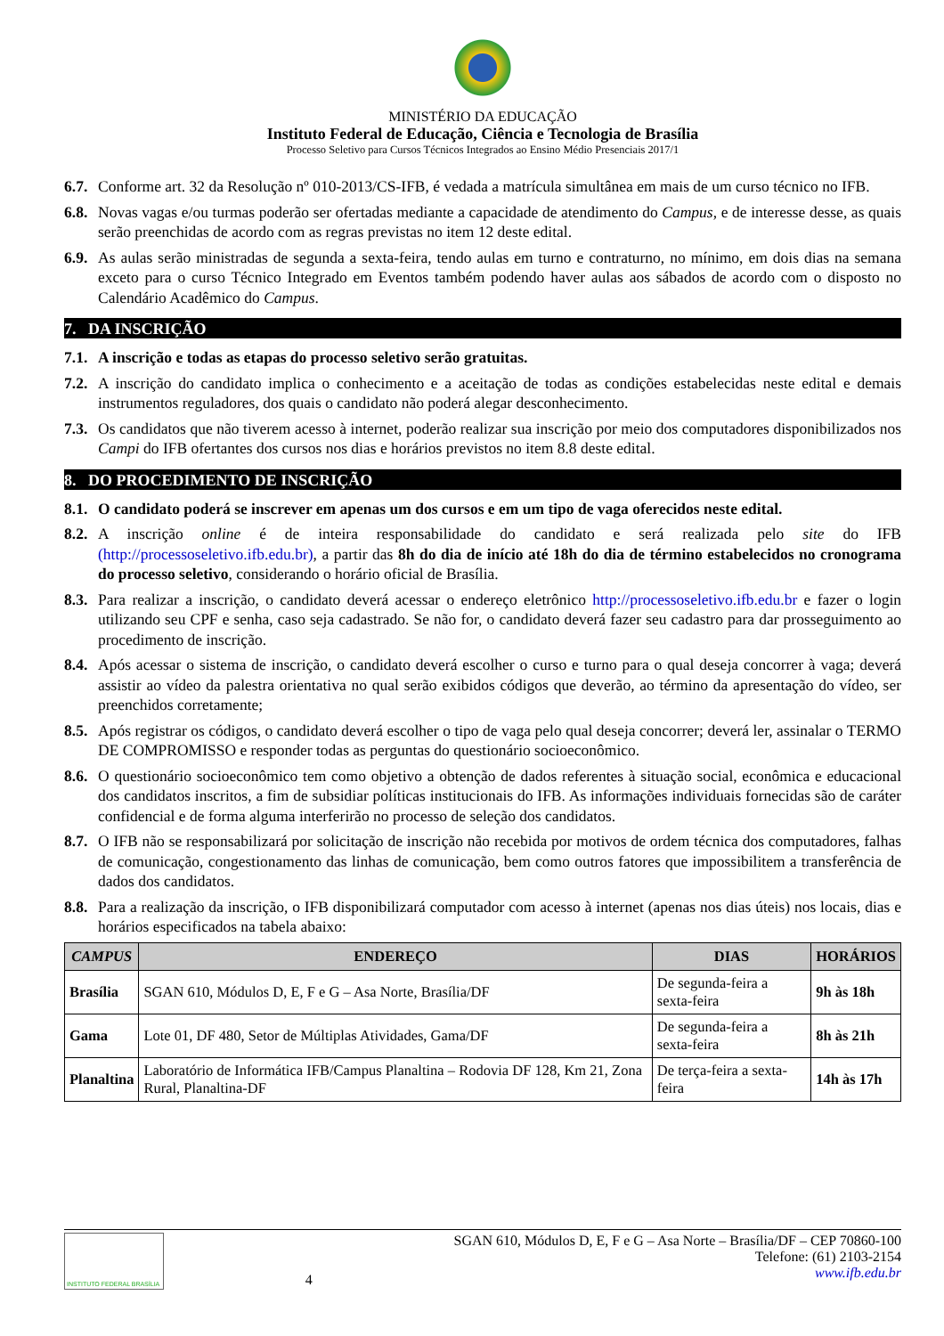MINISTÉRIO DA EDUCAÇÃO
Instituto Federal de Educação, Ciência e Tecnologia de Brasília
Processo Seletivo para Cursos Técnicos Integrados ao Ensino Médio Presenciais 2017/1
6.7.
Conforme art. 32 da Resolução nº 010-2013/CS-IFB, é vedada a matrícula simultânea em mais de um curso técnico no IFB.
6.8.
Novas vagas e/ou turmas poderão ser ofertadas mediante a capacidade de atendimento do Campus, e de interesse desse, as quais serão preenchidas de acordo com as regras previstas no item 12 deste edital.
6.9.
As aulas serão ministradas de segunda a sexta-feira, tendo aulas em turno e contraturno, no mínimo, em dois dias na semana exceto para o curso Técnico Integrado em Eventos também podendo haver aulas aos sábados de acordo com o disposto no Calendário Acadêmico do Campus.
7. DA INSCRIÇÃO
7.1.
A inscrição e todas as etapas do processo seletivo serão gratuitas.
7.2.
A inscrição do candidato implica o conhecimento e a aceitação de todas as condições estabelecidas neste edital e demais instrumentos reguladores, dos quais o candidato não poderá alegar desconhecimento.
7.3.
Os candidatos que não tiverem acesso à internet, poderão realizar sua inscrição por meio dos computadores disponibilizados nos Campi do IFB ofertantes dos cursos nos dias e horários previstos no item 8.8 deste edital.
8. DO PROCEDIMENTO DE INSCRIÇÃO
8.1.
O candidato poderá se inscrever em apenas um dos cursos e em um tipo de vaga oferecidos neste edital.
8.2.
A inscrição online é de inteira responsabilidade do candidato e será realizada pelo site do IFB (http://processoseletivo.ifb.edu.br), a partir das 8h do dia de início até 18h do dia de término estabelecidos no cronograma do processo seletivo, considerando o horário oficial de Brasília.
8.3.
Para realizar a inscrição, o candidato deverá acessar o endereço eletrônico http://processoseletivo.ifb.edu.br e fazer o login utilizando seu CPF e senha, caso seja cadastrado. Se não for, o candidato deverá fazer seu cadastro para dar prosseguimento ao procedimento de inscrição.
8.4.
Após acessar o sistema de inscrição, o candidato deverá escolher o curso e turno para o qual deseja concorrer à vaga; deverá assistir ao vídeo da palestra orientativa no qual serão exibidos códigos que deverão, ao término da apresentação do vídeo, ser preenchidos corretamente;
8.5.
Após registrar os códigos, o candidato deverá escolher o tipo de vaga pelo qual deseja concorrer; deverá ler, assinalar o TERMO DE COMPROMISSO e responder todas as perguntas do questionário socioeconômico.
8.6.
O questionário socioeconômico tem como objetivo a obtenção de dados referentes à situação social, econômica e educacional dos candidatos inscritos, a fim de subsidiar políticas institucionais do IFB. As informações individuais fornecidas são de caráter confidencial e de forma alguma interferirão no processo de seleção dos candidatos.
8.7.
O IFB não se responsabilizará por solicitação de inscrição não recebida por motivos de ordem técnica dos computadores, falhas de comunicação, congestionamento das linhas de comunicação, bem como outros fatores que impossibilitem a transferência de dados dos candidatos.
8.8.
Para a realização da inscrição, o IFB disponibilizará computador com acesso à internet (apenas nos dias úteis) nos locais, dias e horários especificados na tabela abaixo:
| CAMPUS | ENDEREÇO | DIAS | HORÁRIOS |
| --- | --- | --- | --- |
| Brasília | SGAN 610, Módulos D, E, F e G – Asa Norte, Brasília/DF | De segunda-feira a sexta-feira | 9h às 18h |
| Gama | Lote 01, DF 480, Setor de Múltiplas Atividades, Gama/DF | De segunda-feira a sexta-feira | 8h às 21h |
| Planaltina | Laboratório de Informática IFB/Campus Planaltina – Rodovia DF 128, Km 21, Zona Rural, Planaltina-DF | De terça-feira a sexta-feira | 14h às 17h |
INSTITUTO FEDERAL BRASÍLIA
4
SGAN 610, Módulos D, E, F e G – Asa Norte – Brasília/DF – CEP 70860-100
Telefone: (61) 2103-2154
www.ifb.edu.br